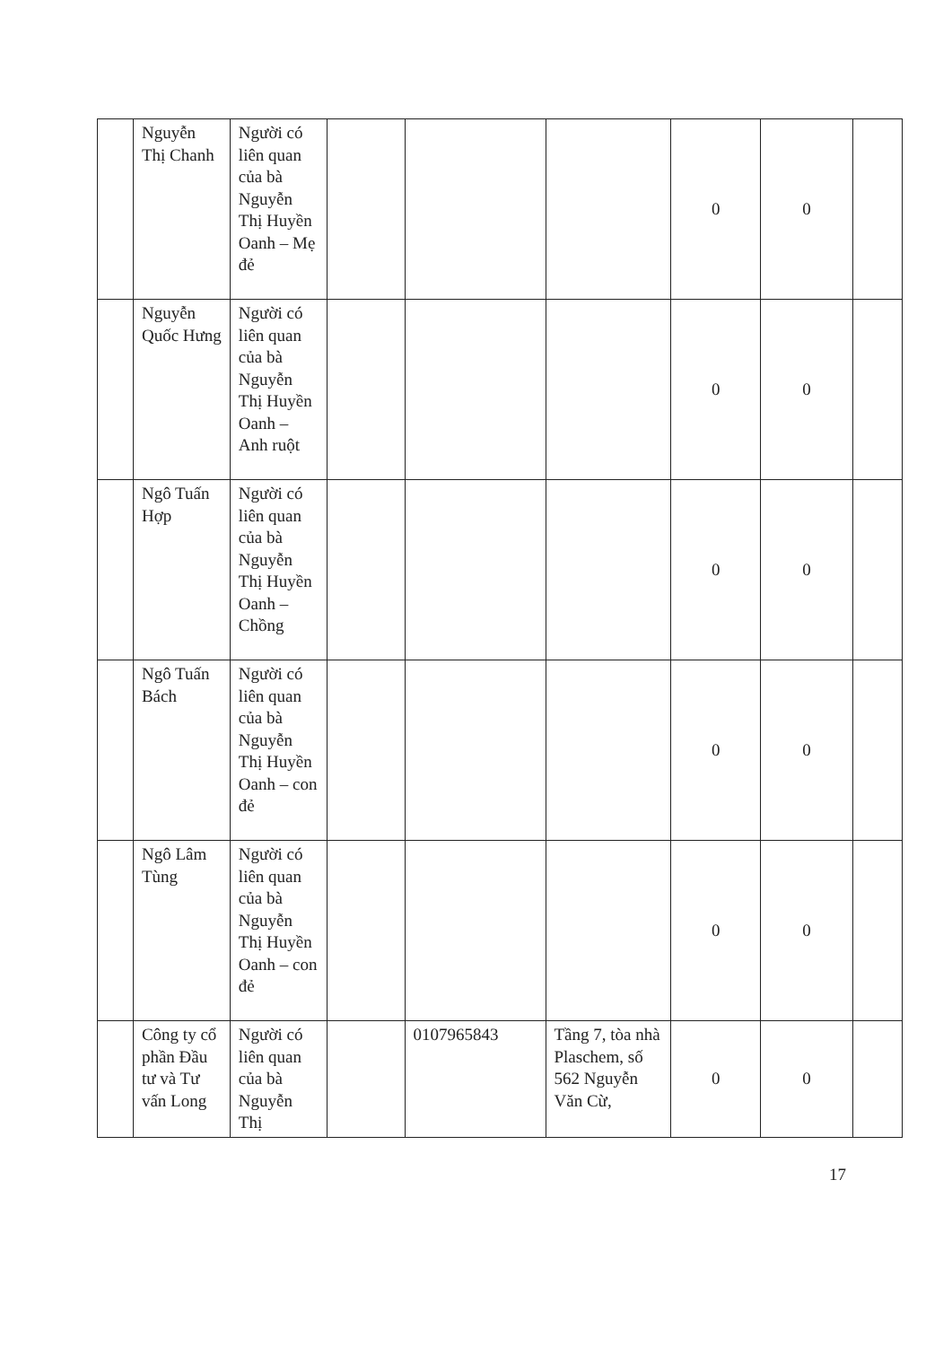| | Nguyễn Thị Chanh | Người có liên quan của bà Nguyễn Thị Huyền Oanh – Mẹ đẻ | | | | 0 | 0 | |
| | Nguyễn Quốc Hưng | Người có liên quan của bà Nguyễn Thị Huyền Oanh – Anh ruột | | | | 0 | 0 | |
| | Ngô Tuấn Hợp | Người có liên quan của bà Nguyễn Thị Huyền Oanh – Chồng | | | | 0 | 0 | |
| | Ngô Tuấn Bách | Người có liên quan của bà Nguyễn Thị Huyền Oanh – con đẻ | | | | 0 | 0 | |
| | Ngô Lâm Tùng | Người có liên quan của bà Nguyễn Thị Huyền Oanh – con đẻ | | | | 0 | 0 | |
| | Công ty cổ phần Đầu tư và Tư vấn Long | Người có liên quan của bà Nguyễn Thị | | 0107965843 | Tầng 7, tòa nhà Plaschem, số 562 Nguyễn Văn Cừ, | 0 | 0 | |
17